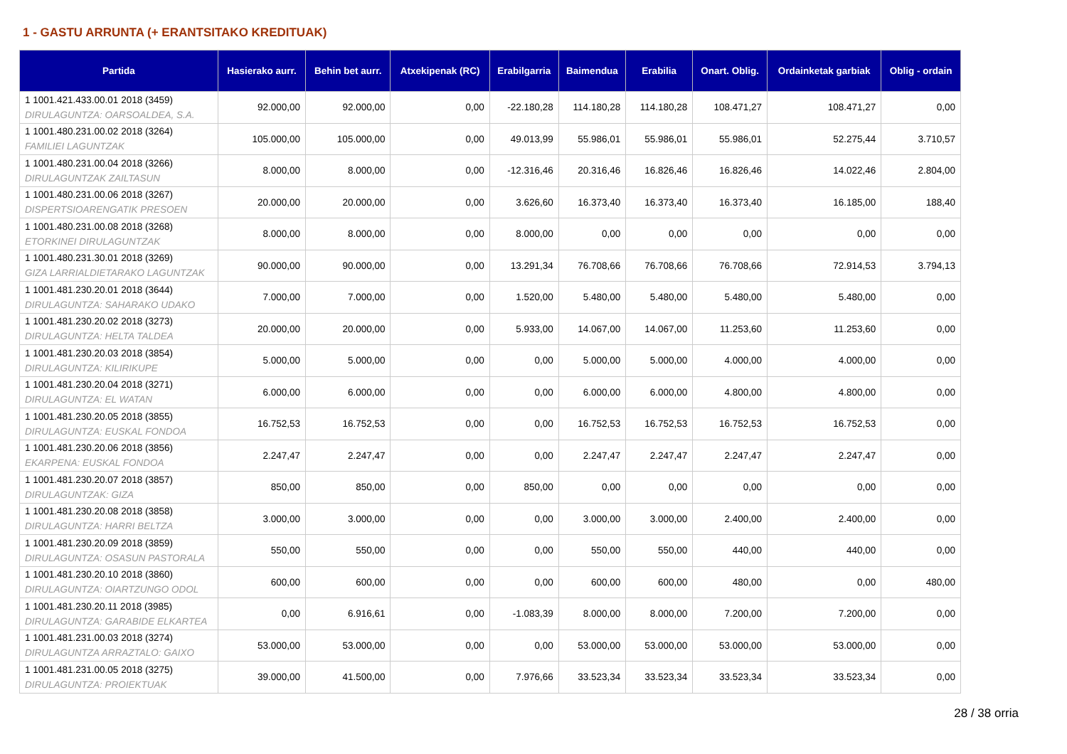1 - GASTU ARRUNTA (+ ERANTSITAKO KREDITUAK)
| Partida | Hasierako aurr. | Behin bet aurr. | Atxekipenak (RC) | Erabilgarria | Baimendua | Erabilia | Onart. Oblig. | Ordainketak garbiak | Oblig - ordain |
| --- | --- | --- | --- | --- | --- | --- | --- | --- | --- |
| 1 1001.421.433.00.01 2018 (3459) DIRULAGUNTZA: OARSOALDEA, S.A. | 92.000,00 | 92.000,00 | 0,00 | -22.180,28 | 114.180,28 | 114.180,28 | 108.471,27 | 108.471,27 | 0,00 |
| 1 1001.480.231.00.02 2018 (3264) FAMILIEI LAGUNTZAK | 105.000,00 | 105.000,00 | 0,00 | 49.013,99 | 55.986,01 | 55.986,01 | 55.986,01 | 52.275,44 | 3.710,57 |
| 1 1001.480.231.00.04 2018 (3266) DIRULAGUNTZAK ZAILTASUN | 8.000,00 | 8.000,00 | 0,00 | -12.316,46 | 20.316,46 | 16.826,46 | 16.826,46 | 14.022,46 | 2.804,00 |
| 1 1001.480.231.00.06 2018 (3267) DISPERTSIOARENGATIK PRESOEN | 20.000,00 | 20.000,00 | 0,00 | 3.626,60 | 16.373,40 | 16.373,40 | 16.373,40 | 16.185,00 | 188,40 |
| 1 1001.480.231.00.08 2018 (3268) ETORKINEI DIRULAGUNTZAK | 8.000,00 | 8.000,00 | 0,00 | 8.000,00 | 0,00 | 0,00 | 0,00 | 0,00 | 0,00 |
| 1 1001.480.231.30.01 2018 (3269) GIZA LARRIALDIETARAKO LAGUNTZAK | 90.000,00 | 90.000,00 | 0,00 | 13.291,34 | 76.708,66 | 76.708,66 | 76.708,66 | 72.914,53 | 3.794,13 |
| 1 1001.481.230.20.01 2018 (3644) DIRULAGUNTZA: SAHARAKO UDAKO | 7.000,00 | 7.000,00 | 0,00 | 1.520,00 | 5.480,00 | 5.480,00 | 5.480,00 | 5.480,00 | 0,00 |
| 1 1001.481.230.20.02 2018 (3273) DIRULAGUNTZA: HELTA TALDEA | 20.000,00 | 20.000,00 | 0,00 | 5.933,00 | 14.067,00 | 14.067,00 | 11.253,60 | 11.253,60 | 0,00 |
| 1 1001.481.230.20.03 2018 (3854) DIRULAGUNTZA: KILIRIKUPE | 5.000,00 | 5.000,00 | 0,00 | 0,00 | 5.000,00 | 5.000,00 | 4.000,00 | 4.000,00 | 0,00 |
| 1 1001.481.230.20.04 2018 (3271) DIRULAGUNTZA: EL WATAN | 6.000,00 | 6.000,00 | 0,00 | 0,00 | 6.000,00 | 6.000,00 | 4.800,00 | 4.800,00 | 0,00 |
| 1 1001.481.230.20.05 2018 (3855) DIRULAGUNTZA: EUSKAL FONDOA | 16.752,53 | 16.752,53 | 0,00 | 0,00 | 16.752,53 | 16.752,53 | 16.752,53 | 16.752,53 | 0,00 |
| 1 1001.481.230.20.06 2018 (3856) EKARPENA: EUSKAL FONDOA | 2.247,47 | 2.247,47 | 0,00 | 0,00 | 2.247,47 | 2.247,47 | 2.247,47 | 2.247,47 | 0,00 |
| 1 1001.481.230.20.07 2018 (3857) DIRULAGUNTZAK: GIZA | 850,00 | 850,00 | 0,00 | 850,00 | 0,00 | 0,00 | 0,00 | 0,00 | 0,00 |
| 1 1001.481.230.20.08 2018 (3858) DIRULAGUNTZA: HARRI BELTZA | 3.000,00 | 3.000,00 | 0,00 | 0,00 | 3.000,00 | 3.000,00 | 2.400,00 | 2.400,00 | 0,00 |
| 1 1001.481.230.20.09 2018 (3859) DIRULAGUNTZA: OSASUN PASTORALA | 550,00 | 550,00 | 0,00 | 0,00 | 550,00 | 550,00 | 440,00 | 440,00 | 0,00 |
| 1 1001.481.230.20.10 2018 (3860) DIRULAGUNTZA: OIARTZUNGO ODOL | 600,00 | 600,00 | 0,00 | 0,00 | 600,00 | 600,00 | 480,00 | 0,00 | 480,00 |
| 1 1001.481.230.20.11 2018 (3985) DIRULAGUNTZA: GARABIDE ELKARTEA | 0,00 | 6.916,61 | 0,00 | -1.083,39 | 8.000,00 | 8.000,00 | 7.200,00 | 7.200,00 | 0,00 |
| 1 1001.481.231.00.03 2018 (3274) DIRULAGUNTZA ARRAZTALO: GAIXO | 53.000,00 | 53.000,00 | 0,00 | 0,00 | 53.000,00 | 53.000,00 | 53.000,00 | 53.000,00 | 0,00 |
| 1 1001.481.231.00.05 2018 (3275) DIRULAGUNTZA: PROIEKTUAK | 39.000,00 | 41.500,00 | 0,00 | 7.976,66 | 33.523,34 | 33.523,34 | 33.523,34 | 33.523,34 | 0,00 |
28 / 38 orria